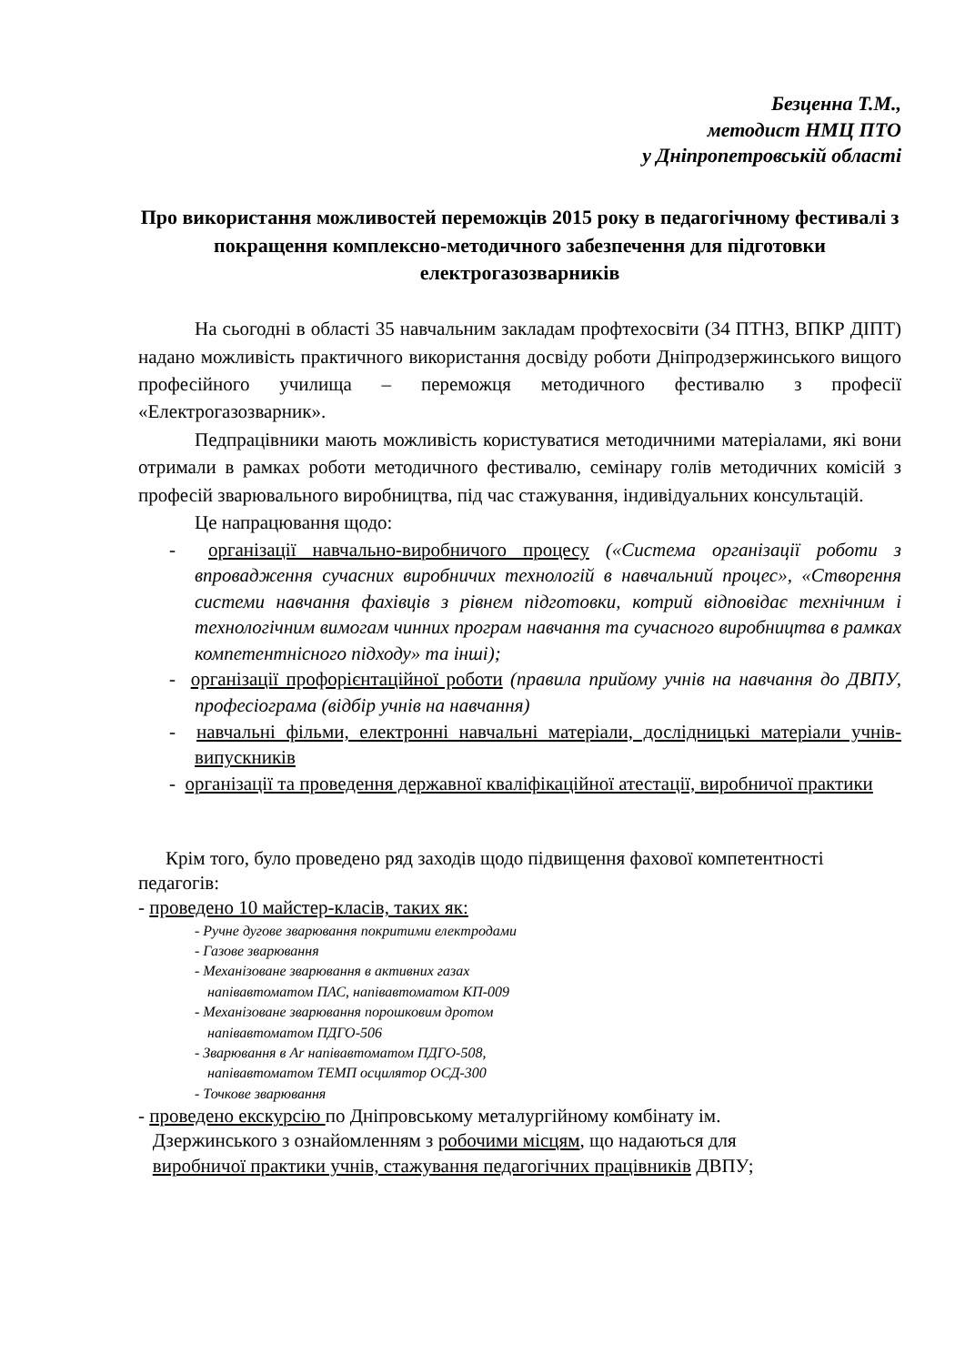Безценна Т.М.,
методист НМЦ ПТО
у Дніпропетровській області
Про використання можливостей переможців 2015 року в педагогічному фестивалі з покращення комплексно-методичного забезпечення для підготовки електрогазозварників
На сьогодні в області 35 навчальним закладам профтехосвіти (34 ПТНЗ, ВПКР ДІПТ) надано можливість практичного використання досвіду роботи Дніпродзержинського вищого професійного училища – переможця методичного фестивалю з професії «Електрогазозварник».
Педпрацівники мають можливість користуватися методичними матеріалами, які вони отримали в рамках роботи методичного фестивалю, семінару голів методичних комісій з професій зварювального виробництва, під час стажування, індивідуальних консультацій.
Це напрацювання щодо:
- організації навчально-виробничого процесу («Система організації роботи з впровадження сучасних виробничих технологій в навчальний процес», «Створення системи навчання фахівців з рівнем підготовки, котрий відповідає технічним і технологічним вимогам чинних програм навчання та сучасного виробництва в рамках компетентнісного підходу» та інші);
- організації профорієнтаційної роботи (правила прийому учнів на навчання до ДВПУ, професіограма (відбір учнів на навчання)
- навчальні фільми, електронні навчальні матеріали, дослідницькі матеріали учнів-випускників
- організації та проведення державної кваліфікаційної атестації, виробничої практики
Крім того, було проведено ряд заходів щодо підвищення фахової компетентності педагогів:
- проведено 10 майстер-класів, таких як:
- Ручне дугове зварювання покритими електродами
- Газове зварювання
- Механізоване зварювання в активних газах
напівавтоматом ПАС, напівавтоматом КП-009
- Механізоване зварювання порошковим дротом
напівавтоматом ПДГО-506
- Зварювання в Ar напівавтоматом ПДГО-508,
напівавтоматом ТЕМП осцилятор ОСД-300
- Точкове зварювання
- проведено екскурсію по Дніпровському металургійному комбінату ім.
Дзержинського з ознайомленням з робочими місцям, що надаються для
виробничої практики учнів, стажування педагогічних працівників ДВПУ;